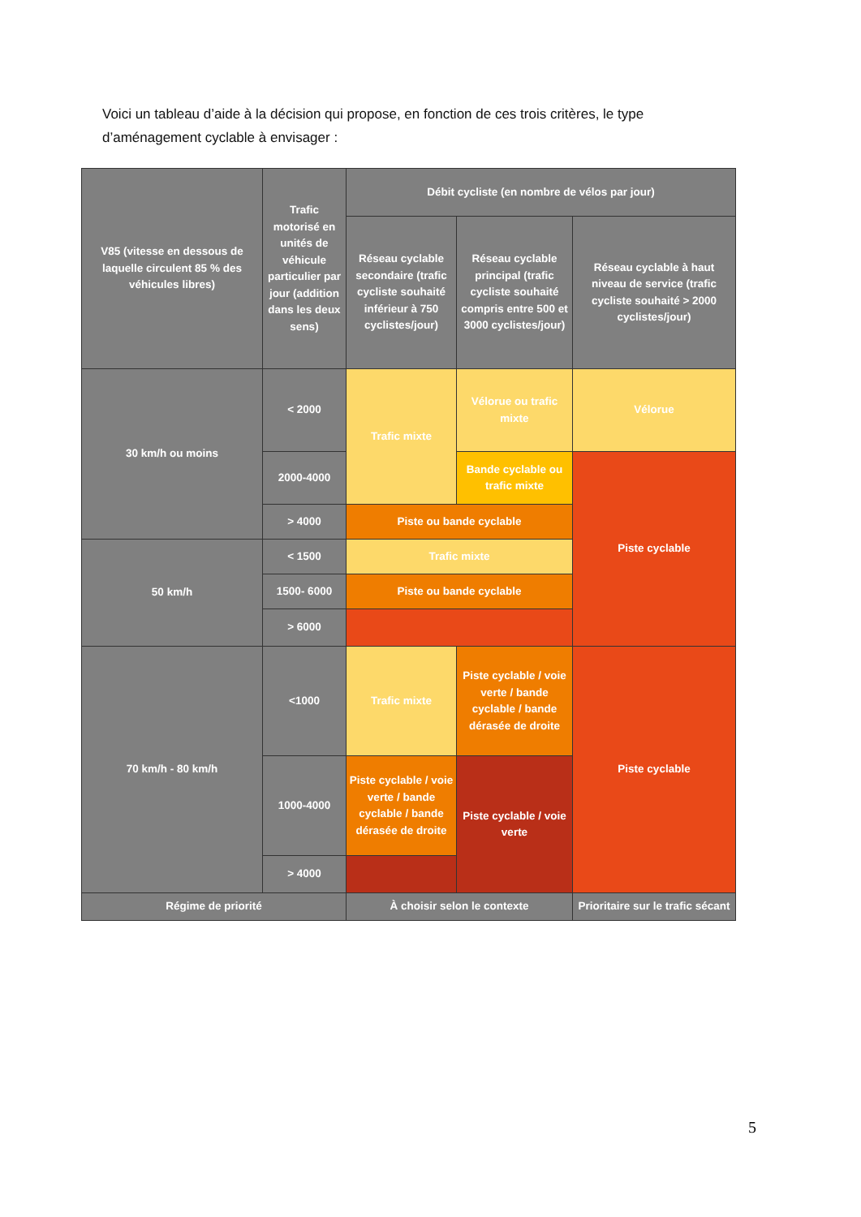Voici un tableau d’aide à la décision qui propose, en fonction de ces trois critères, le type d’aménagement cyclable à envisager :
| V85 (vitesse en dessous de laquelle circulent 85 % des véhicules libres) | Trafic motorisé en unités de véhicule particulier par jour (addition dans les deux sens) | Débit cycliste (en nombre de vélos par jour) | | |
| | | Réseau cyclable secondaire (trafic cycliste souhaité inférieur à 750 cyclistes/jour) | Réseau cyclable principal (trafic cycliste souhaité compris entre 500 et 3000 cyclistes/jour) | Réseau cyclable à haut niveau de service (trafic cycliste souhaité > 2000 cyclistes/jour) |
| 30 km/h ou moins | < 2000 | Trafic mixte | Vélorue ou trafic mixte | Vélorue |
| | 2000-4000 | | Bande cyclable ou trafic mixte | Piste cyclable |
| | > 4000 | Piste ou bande cyclable | | |
| 50 km/h | < 1500 | Trafic mixte | | |
| | 1500- 6000 | Piste ou bande cyclable | | |
| | > 6000 | | | |
| 70 km/h - 80 km/h | <1000 | Trafic mixte | Piste cyclable / voie verte / bande cyclable / bande dérasée de droite | Piste cyclable |
| | 1000-4000 | Piste cyclable / voie verte / bande cyclable / bande dérasée de droite | Piste cyclable / voie verte | |
| | > 4000 | | | |
| Régime de priorité | | À choisir selon le contexte | | Prioritaire sur le trafic sécant |
5